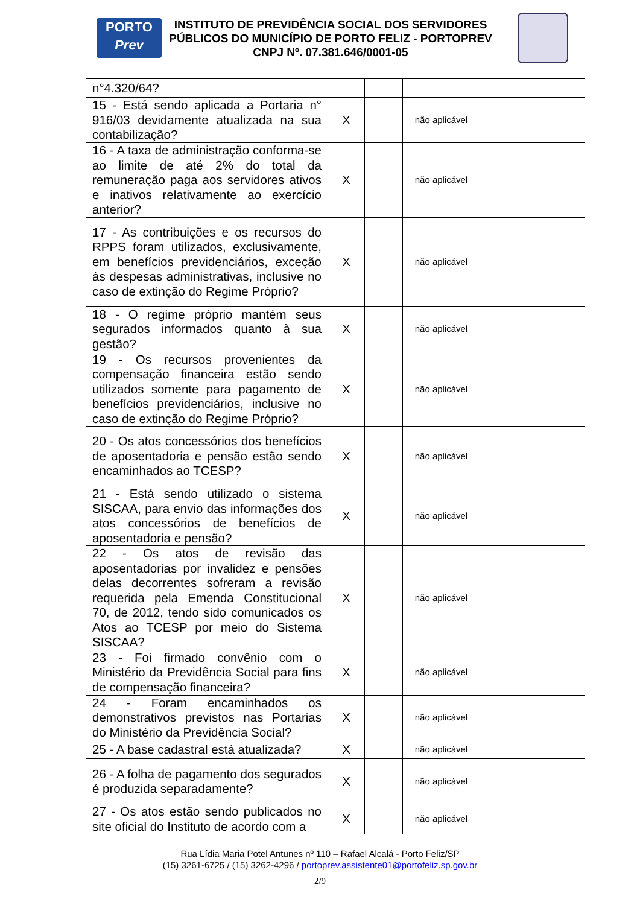PORTO
Prev
INSTITUTO DE PREVIDÊNCIA SOCIAL DOS SERVIDORES PÚBLICOS DO MUNICÍPIO DE PORTO FELIZ - PORTOPREV
CNPJ Nº. 07.381.646/0001-05
| n°4.320/64? | | | | |
| 15 - Está sendo aplicada a Portaria n° 916/03 devidamente atualizada na sua contabilização? | X | | não aplicável | |
| 16 - A taxa de administração conforma-se ao limite de até 2% do total da remuneração paga aos servidores ativos e inativos relativamente ao exercício anterior? | X | | não aplicável | |
| 17 - As contribuições e os recursos do RPPS foram utilizados, exclusivamente, em benefícios previdenciários, exceção às despesas administrativas, inclusive no caso de extinção do Regime Próprio? | X | | não aplicável | |
| 18 - O regime próprio mantém seus segurados informados quanto à sua gestão? | X | | não aplicável | |
| 19 - Os recursos provenientes da compensação financeira estão sendo utilizados somente para pagamento de benefícios previdenciários, inclusive no caso de extinção do Regime Próprio? | X | | não aplicável | |
| 20 - Os atos concessórios dos benefícios de aposentadoria e pensão estão sendo encaminhados ao TCESP? | X | | não aplicável | |
| 21 - Está sendo utilizado o sistema SISCAA, para envio das informações dos atos concessórios de benefícios de aposentadoria e pensão? | X | | não aplicável | |
| 22 - Os atos de revisão das aposentadorias por invalidez e pensões delas decorrentes sofreram a revisão requerida pela Emenda Constitucional 70, de 2012, tendo sido comunicados os Atos ao TCESP por meio do Sistema SISCAA? | X | | não aplicável | |
| 23 - Foi firmado convênio com o Ministério da Previdência Social para fins de compensação financeira? | X | | não aplicável | |
| 24 - Foram encaminhados os demonstrativos previstos nas Portarias do Ministério da Previdência Social? | X | | não aplicável | |
| 25 - A base cadastral está atualizada? | X | | não aplicável | |
| 26 - A folha de pagamento dos segurados é produzida separadamente? | X | | não aplicável | |
| 27 - Os atos estão sendo publicados no site oficial do Instituto de acordo com a | X | | não aplicável | |
Rua Lídia Maria Potel Antunes nº 110 – Rafael Alcalá - Porto Feliz/SP
(15) 3261-6725 / (15) 3262-4296 / portoprev.assistente01@portofeliz.sp.gov.br
2/9